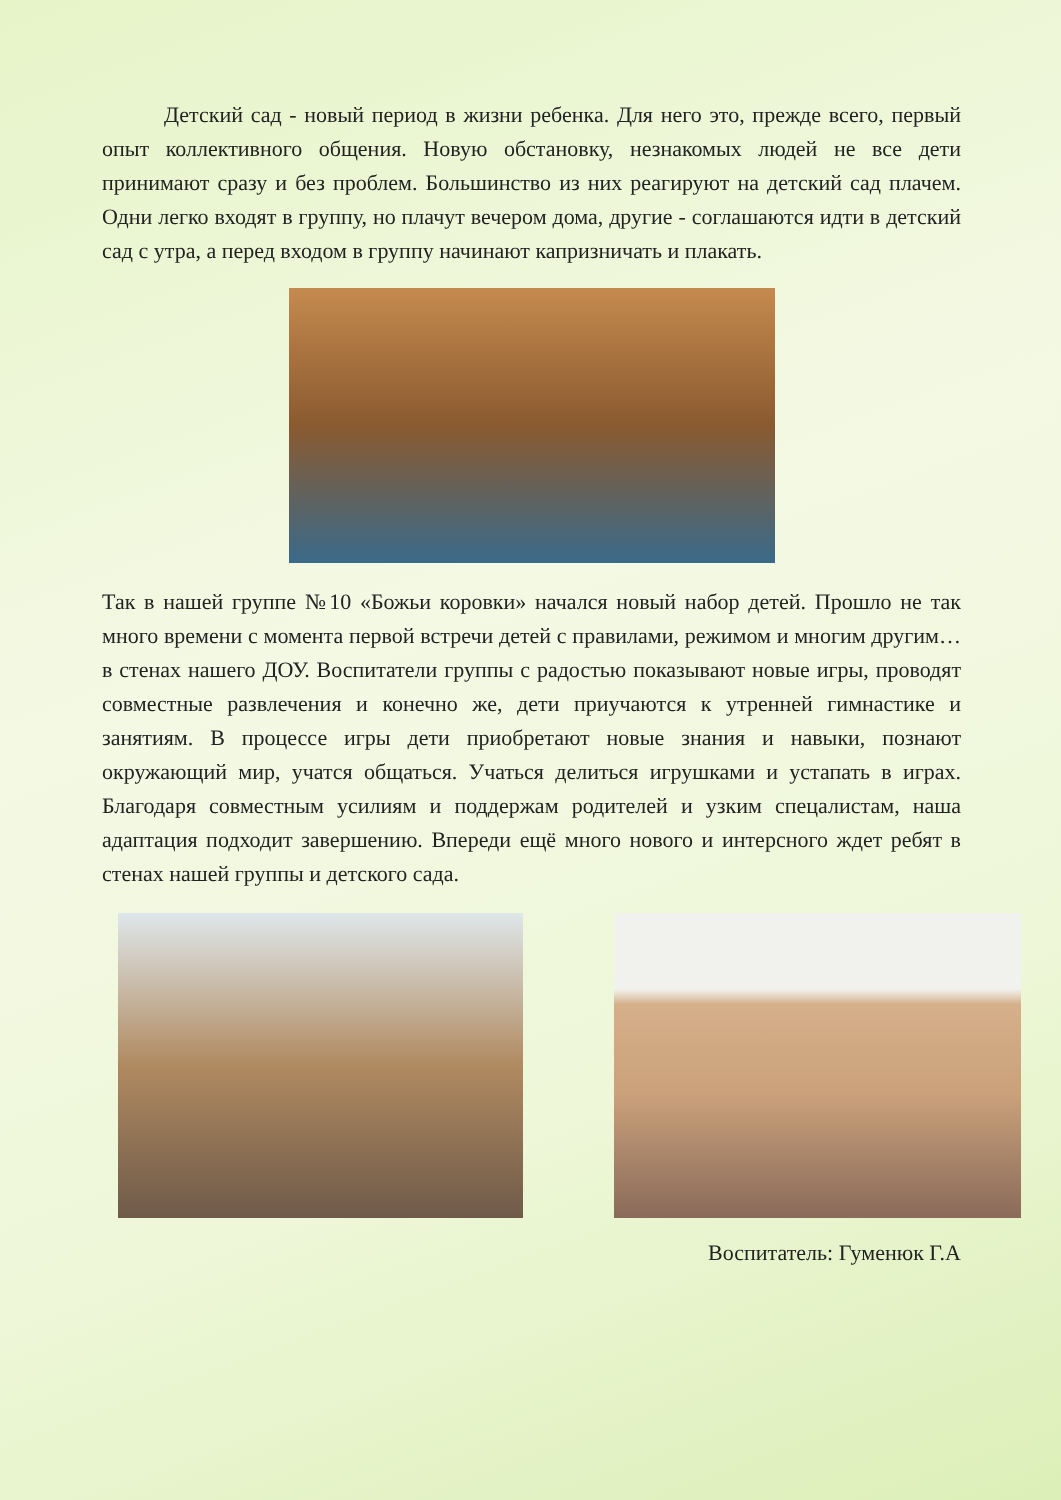Детский сад - новый период в жизни ребенка. Для него это, прежде всего, первый опыт коллективного общения. Новую обстановку, незнакомых людей не все дети принимают сразу и без проблем. Большинство из них реагируют на детский сад плачем. Одни легко входят в группу, но плачут вечером дома, другие - соглашаются идти в детский сад с утра, а перед входом в группу начинают капризничать и плакать.
Так в нашей группе №10 «Божьи коровки» начался новый набор детей. Прошло не так много времени с момента первой встречи детей с правилами, режимом и многим другим… в стенах нашего ДОУ. Воспитатели группы с радостью показывают новые игры, проводят совместные развлечения и конечно же, дети приучаются к утренней гимнастике и занятиям. В процессе игры дети приобретают новые знания и навыки, познают окружающий мир, учатся общаться. Учаться делиться игрушками и устапать в играх. Благодаря совместным усилиям и поддержам родителей и узким спецалистам, наша адаптация подходит завершению. Впереди ещё много нового и интерсного ждет ребят в стенах нашей группы и детского сада.
Воспитатель: Гуменюк Г.А